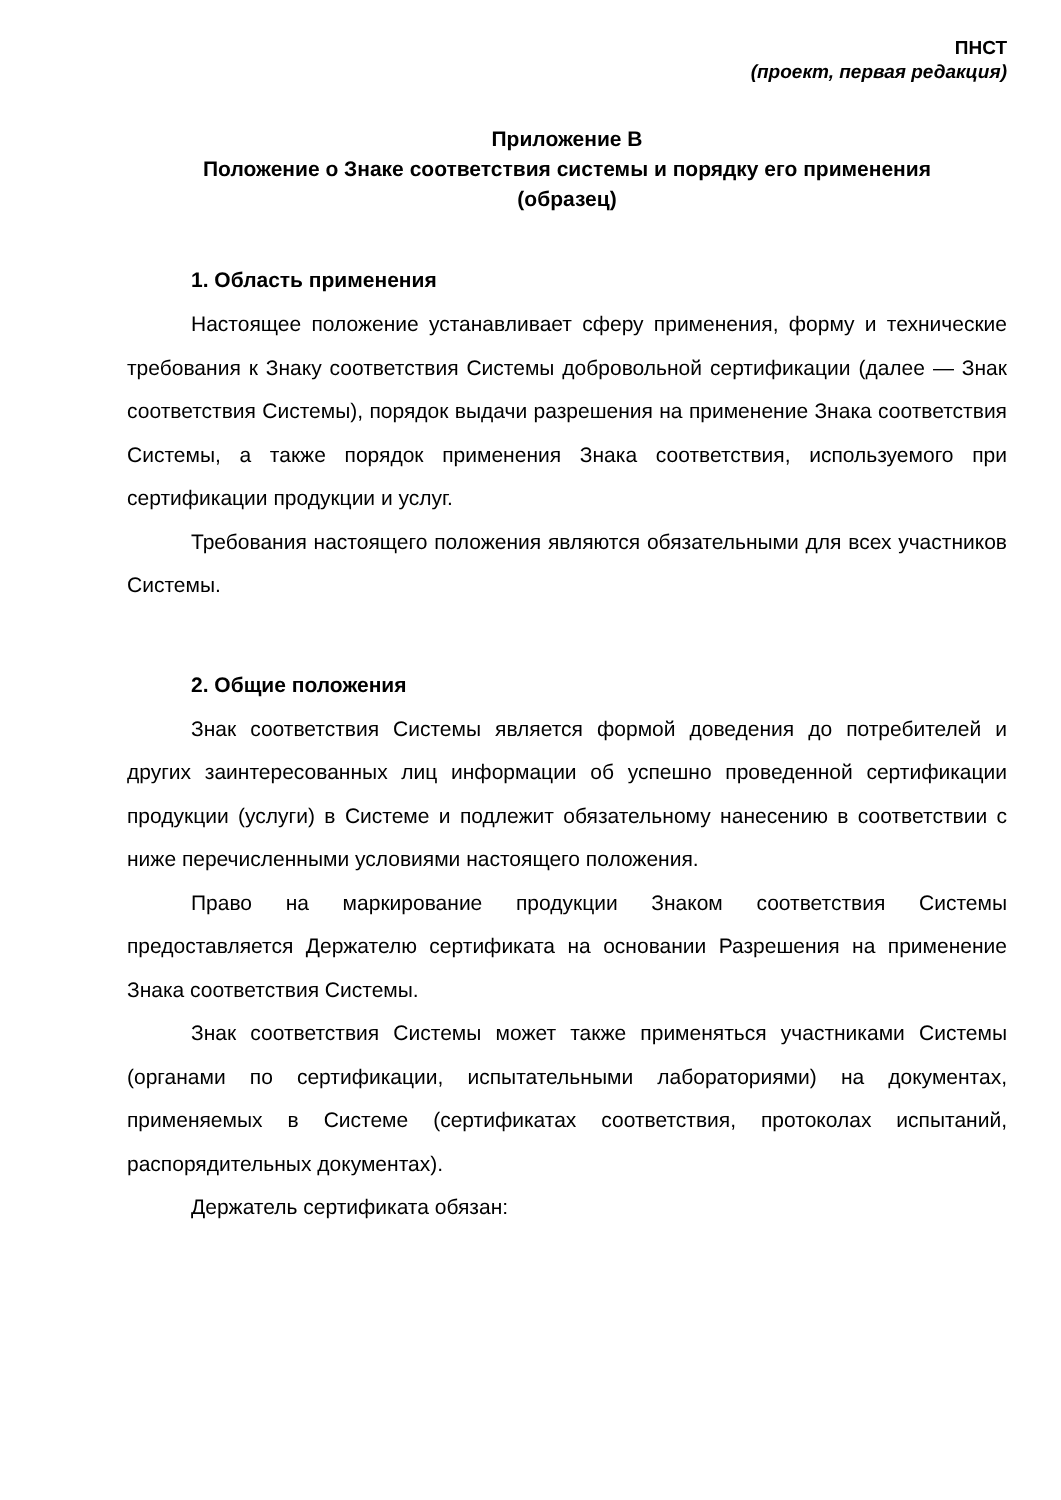ПНСТ
(проект, первая редакция)
Приложение В
Положение о Знаке соответствия системы и порядку его применения
(образец)
1. Область применения
Настоящее положение устанавливает сферу применения, форму и технические требования к Знаку соответствия Системы добровольной сертификации (далее — Знак соответствия Системы), порядок выдачи разрешения на применение Знака соответствия Системы, а также порядок применения Знака соответствия, используемого при сертификации продукции и услуг.
Требования настоящего положения являются обязательными для всех участников Системы.
2. Общие положения
Знак соответствия Системы является формой доведения до потребителей и других заинтересованных лиц информации об успешно проведенной сертификации продукции (услуги) в Системе и подлежит обязательному нанесению в соответствии с ниже перечисленными условиями настоящего положения.
Право на маркирование продукции Знаком соответствия Системы предоставляется Держателю сертификата на основании Разрешения на применение Знака соответствия Системы.
Знак соответствия Системы может также применяться участниками Системы (органами по сертификации, испытательными лабораториями) на документах, применяемых в Системе (сертификатах соответствия, протоколах испытаний, распорядительных документах).
Держатель сертификата обязан: